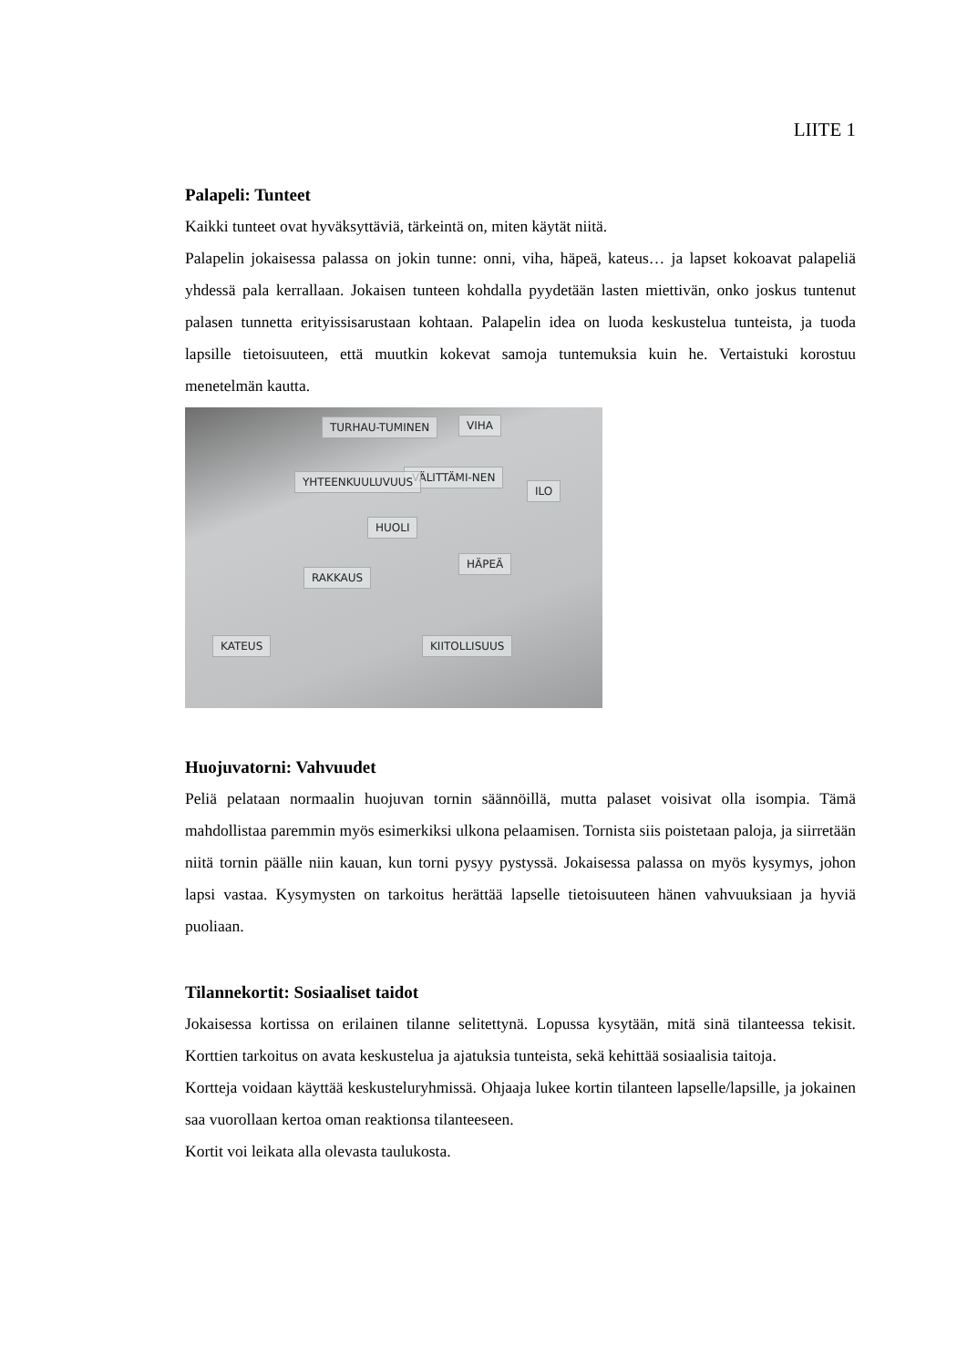LIITE 1
Palapeli: Tunteet
Kaikki tunteet ovat hyväksyttäviä, tärkeintä on, miten käytät niitä.
Palapelin jokaisessa palassa on jokin tunne: onni, viha, häpeä, kateus… ja lapset kokoavat palapeliä yhdessä pala kerrallaan. Jokaisen tunteen kohdalla pyydetään lasten miettivän, onko joskus tuntenut palasen tunnetta erityissisarustaan kohtaan. Palapelin idea on luoda keskustelua tunteista, ja tuoda lapsille tietoisuuteen, että muutkin kokevat samoja tuntemuksia kuin he. Vertaistuki korostuu menetelmän kautta.
TURHAU-TUMINEN VIHA
VÄLITTÄMI-NEN YHTEENKUULUVUUS
ILO
HUOLI
RAKKAUS
HÄPEÄ
KATEUS KIITOLLISUUS
Huojuvatorni: Vahvuudet
Peliä pelataan normaalin huojuvan tornin säännöillä, mutta palaset voisivat olla isompia. Tämä mahdollistaa paremmin myös esimerkiksi ulkona pelaamisen. Tornista siis poistetaan paloja, ja siirretään niitä tornin päälle niin kauan, kun torni pysyy pystyssä. Jokaisessa palassa on myös kysymys, johon lapsi vastaa. Kysymysten on tarkoitus herättää lapselle tietoisuuteen hänen vahvuuksiaan ja hyviä puoliaan.
Tilannekortit: Sosiaaliset taidot
Jokaisessa kortissa on erilainen tilanne selitettynä. Lopussa kysytään, mitä sinä tilanteessa tekisit. Korttien tarkoitus on avata keskustelua ja ajatuksia tunteista, sekä kehittää sosiaalisia taitoja.
Kortteja voidaan käyttää keskusteluryhmissä. Ohjaaja lukee kortin tilanteen lapselle/lapsille, ja jokainen saa vuorollaan kertoa oman reaktionsa tilanteeseen.
Kortit voi leikata alla olevasta taulukosta.